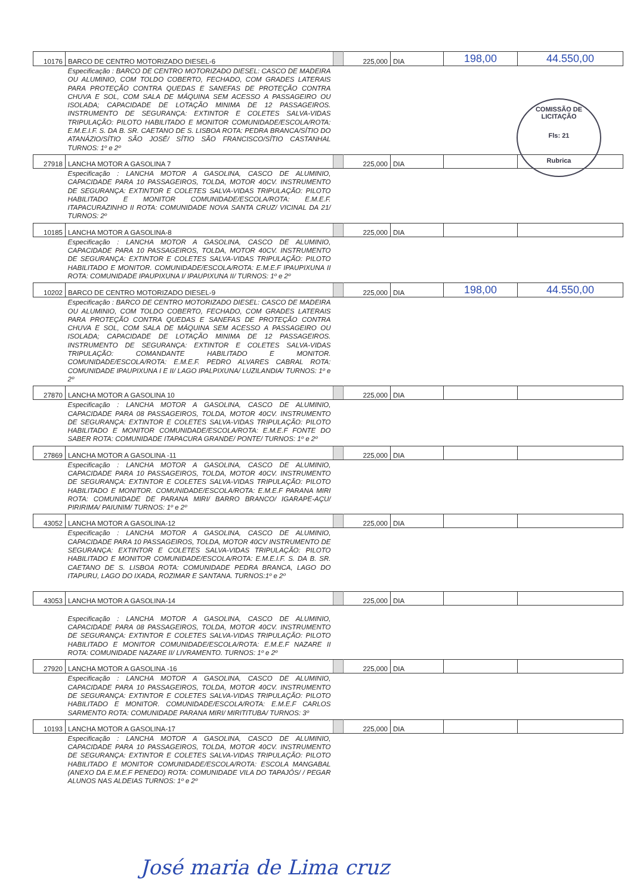| 10176 | BARCO DE CENTRO MOTORIZADO DIESEL-6 | | 225,000 | DIA | 198,00 | 44.550,00 |
| | Especificação : BARCO DE CENTRO MOTORIZADO DIESEL: CASCO DE MADEIRA OU ALUMINIO, COM TOLDO COBERTO, FECHADO, COM GRADES LATERAIS PARA PROTEÇÃO CONTRA QUEDAS E SANEFAS DE PROTEÇÃO CONTRA CHUVA E SOL, COM SALA DE MÁQUINA SEM ACESSO A PASSAGEIRO OU ISOLADA; CAPACIDADE DE LOTAÇÃO MINIMA DE 12 PASSAGEIROS. INSTRUMENTO DE SEGURANÇA: EXTINTOR E COLETES SALVA-VIDAS TRIPULAÇÃO: PILOTO HABILITADO E MONITOR COMUNIDADE/ESCOLA/ROTA: E.M.E.I.F. S. DA B. SR. CAETANO DE S. LISBOA ROTA: PEDRA BRANCA/SÍTIO DO ATANÁZIO/SÍTIO SÃO JOSÉ/ SÍTIO SÃO FRANCISCO/SÍTIO CASTANHAL TURNOS: 1º e 2º | | | | | |
| 27918 | LANCHA MOTOR A GASOLINA 7 | | 225,000 | DIA | | |
| | Especificação : LANCHA MOTOR A GASOLINA, CASCO DE ALUMINIO, CAPACIDADE PARA 10 PASSAGEIROS, TOLDA, MOTOR 40CV. INSTRUMENTO DE SEGURANÇA: EXTINTOR E COLETES SALVA-VIDAS TRIPULAÇÃO: PILOTO HABILITADO E MONITOR COMUNIDADE/ESCOLA/ROTA: E.M.E.F. ITAPACURAZINHO II ROTA: COMUNIDADE NOVA SANTA CRUZ/ VICINAL DA 21/ TURNOS: 2º | | | | | |
| 10185 | LANCHA MOTOR A GASOLINA-8 | | 225,000 | DIA | | |
| | Especificação : LANCHA MOTOR A GASOLINA, CASCO DE ALUMINIO, CAPACIDADE PARA 10 PASSAGEIROS, TOLDA, MOTOR 40CV. INSTRUMENTO DE SEGURANÇA: EXTINTOR E COLETES SALVA-VIDAS TRIPULAÇÃO: PILOTO HABILITADO E MONITOR. COMUNIDADE/ESCOLA/ROTA: E.M.E.F IPAUPIXUNA II ROTA: COMUNIDADE IPAUPIXUNA I/ IPAUPIXUNA II/ TURNOS: 1º e 2º | | | | | |
| 10202 | BARCO DE CENTRO MOTORIZADO DIESEL-9 | | 225,000 | DIA | 198,00 | 44.550,00 |
| | Especificação : BARCO DE CENTRO MOTORIZADO DIESEL: CASCO DE MADEIRA OU ALUMINIO, COM TOLDO COBERTO, FECHADO, COM GRADES LATERAIS PARA PROTEÇÃO CONTRA QUEDAS E SANEFAS DE PROTEÇÃO CONTRA CHUVA E SOL, COM SALA DE MÁQUINA SEM ACESSO A PASSAGEIRO OU ISOLADA; CAPACIDADE DE LOTAÇÃO MINIMA DE 12 PASSAGEIROS. INSTRUMENTO DE SEGURANÇA: EXTINTOR E COLETES SALVA-VIDAS TRIPULAÇÃO: COMANDANTE HABILITADO E MONITOR. COMUNIDADE/ESCOLA/ROTA: E.M.E.F. PEDRO ALVARES CABRAL ROTA: COMUNIDADE IPAUPIXUNA I E II/ LAGO IPALPIXUNA/ LUZILANDIA/ TURNOS: 1º e 2º | | | | | |
| 27870 | LANCHA MOTOR A GASOLINA 10 | | 225,000 | DIA | | |
| | Especificação : LANCHA MOTOR A GASOLINA, CASCO DE ALUMINIO, CAPACIDADE PARA 08 PASSAGEIROS, TOLDA, MOTOR 40CV. INSTRUMENTO DE SEGURANÇA: EXTINTOR E COLETES SALVA-VIDAS TRIPULAÇÃO: PILOTO HABILITADO E MONITOR COMUNIDADE/ESCOLA/ROTA: E.M.E.F FONTE DO SABER ROTA: COMUNIDADE ITAPACURA GRANDE/ PONTE/ TURNOS: 1º e 2º | | | | | |
| 27869 | LANCHA MOTOR A GASOLINA -11 | | 225,000 | DIA | | |
| | Especificação : LANCHA MOTOR A GASOLINA, CASCO DE ALUMINIO, CAPACIDADE PARA 10 PASSAGEIROS, TOLDA, MOTOR 40CV. INSTRUMENTO DE SEGURANÇA: EXTINTOR E COLETES SALVA-VIDAS TRIPULAÇÃO: PILOTO HABILITADO E MONITOR. COMUNIDADE/ESCOLA/ROTA: E.M.E.F PARANA MIRI ROTA: COMUNIDADE DE PARANA MIRI/ BARRO BRANCO/ IGARAPE-AÇU/ PIRIRIMA/ PAIUNIM/ TURNOS: 1º e 2º | | | | | |
| 43052 | LANCHA MOTOR A GASOLINA-12 | | 225,000 | DIA | | |
| | Especificação : LANCHA MOTOR A GASOLINA, CASCO DE ALUMINIO, CAPACIDADE PARA 10 PASSAGEIROS, TOLDA, MOTOR 40CV INSTRUMENTO DE SEGURANÇA: EXTINTOR E COLETES SALVA-VIDAS TRIPULAÇÃO: PILOTO HABILITADO E MONITOR COMUNIDADE/ESCOLA/ROTA: E.M.E.I.F. S. DA B. SR. CAETANO DE S. LISBOA ROTA: COMUNIDADE PEDRA BRANCA, LAGO DO ITAPURU, LAGO DO IXADA, ROZIMAR E SANTANA. TURNOS:1º e 2º | | | | | |
| 43053 | LANCHA MOTOR A GASOLINA-14 | | 225,000 | DIA | | |
| | Especificação : LANCHA MOTOR A GASOLINA, CASCO DE ALUMINIO, CAPACIDADE PARA 08 PASSAGEIROS, TOLDA, MOTOR 40CV. INSTRUMENTO DE SEGURANÇA: EXTINTOR E COLETES SALVA-VIDAS TRIPULAÇÃO: PILOTO HABILITADO E MONITOR COMUNIDADE/ESCOLA/ROTA: E.M.E.F NAZARE II ROTA: COMUNIDADE NAZARE II/ LIVRAMENTO. TURNOS: 1º e 2º | | | | | |
| 27920 | LANCHA MOTOR A GASOLINA -16 | | 225,000 | DIA | | |
| | Especificação : LANCHA MOTOR A GASOLINA, CASCO DE ALUMINIO, CAPACIDADE PARA 10 PASSAGEIROS, TOLDA, MOTOR 40CV. INSTRUMENTO DE SEGURANÇA: EXTINTOR E COLETES SALVA-VIDAS TRIPULAÇÃO: PILOTO HABILITADO E MONITOR. COMUNIDADE/ESCOLA/ROTA: E.M.E.F CARLOS SARMENTO ROTA: COMUNIDADE PARANA MIRI/ MIRITITUBA/ TURNOS: 3º | | | | | |
| 10193 | LANCHA MOTOR A GASOLINA-17 | | 225,000 | DIA | | |
| | Especificação : LANCHA MOTOR A GASOLINA, CASCO DE ALUMINIO, CAPACIDADE PARA 10 PASSAGEIROS, TOLDA, MOTOR 40CV. INSTRUMENTO DE SEGURANÇA: EXTINTOR E COLETES SALVA-VIDAS TRIPULAÇÃO: PILOTO HABILITADO E MONITOR COMUNIDADE/ESCOLA/ROTA: ESCOLA MANGABAL (ANEXO DA E.M.E.F PENEDO) ROTA: COMUNIDADE VILA DO TAPAJÓS/ / PEGAR ALUNOS NAS ALDEIAS TURNOS: 1º e 2º | | | | | |
COMISSÃO DE LICITAÇÃO
Fls: 21
Rubrica
José maria de Lima cruz